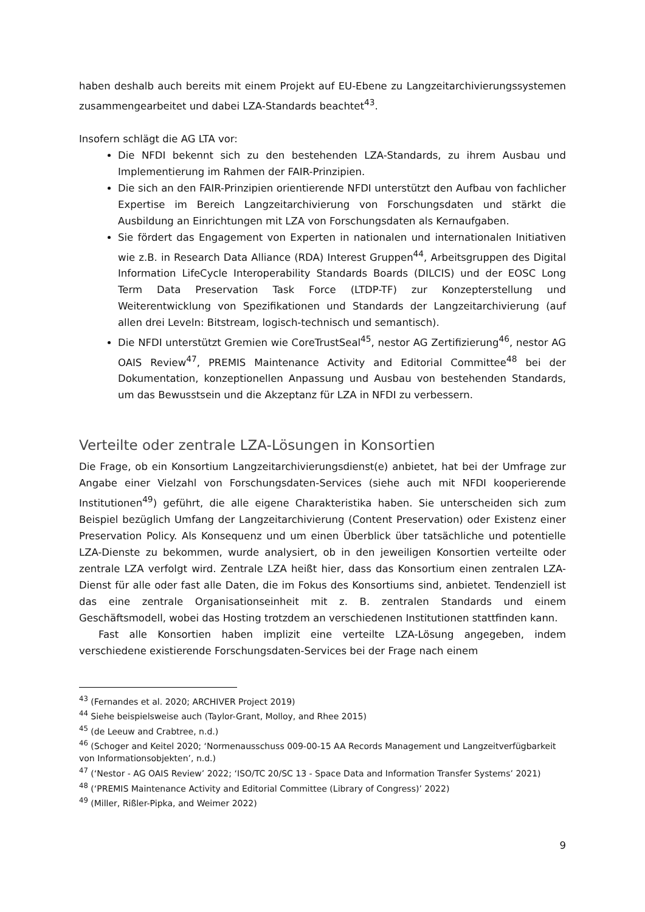haben deshalb auch bereits mit einem Projekt auf EU-Ebene zu Langzeitarchivierungssystemen zusammengearbeitet und dabei LZA-Standards beachtet<sup>43</sup>.
Insofern schlägt die AG LTA vor:
Die NFDI bekennt sich zu den bestehenden LZA-Standards, zu ihrem Ausbau und Implementierung im Rahmen der FAIR-Prinzipien.
Die sich an den FAIR-Prinzipien orientierende NFDI unterstützt den Aufbau von fachlicher Expertise im Bereich Langzeitarchivierung von Forschungsdaten und stärkt die Ausbildung an Einrichtungen mit LZA von Forschungsdaten als Kernaufgaben.
Sie fördert das Engagement von Experten in nationalen und internationalen Initiativen wie z.B. in Research Data Alliance (RDA) Interest Gruppen<sup>44</sup>, Arbeitsgruppen des Digital Information LifeCycle Interoperability Standards Boards (DILCIS) und der EOSC Long Term Data Preservation Task Force (LTDP-TF) zur Konzepterstellung und Weiterentwicklung von Spezifikationen und Standards der Langzeitarchivierung (auf allen drei Leveln: Bitstream, logisch-technisch und semantisch).
Die NFDI unterstützt Gremien wie CoreTrustSeal<sup>45</sup>, nestor AG Zertifizierung<sup>46</sup>, nestor AG OAIS Review<sup>47</sup>, PREMIS Maintenance Activity and Editorial Committee<sup>48</sup> bei der Dokumentation, konzeptionellen Anpassung und Ausbau von bestehenden Standards, um das Bewusstsein und die Akzeptanz für LZA in NFDI zu verbessern.
Verteilte oder zentrale LZA-Lösungen in Konsortien
Die Frage, ob ein Konsortium Langzeitarchivierungsdienst(e) anbietet, hat bei der Umfrage zur Angabe einer Vielzahl von Forschungsdaten-Services (siehe auch mit NFDI kooperierende Institutionen<sup>49</sup>) geführt, die alle eigene Charakteristika haben. Sie unterscheiden sich zum Beispiel bezüglich Umfang der Langzeitarchivierung (Content Preservation) oder Existenz einer Preservation Policy. Als Konsequenz und um einen Überblick über tatsächliche und potentielle LZA-Dienste zu bekommen, wurde analysiert, ob in den jeweiligen Konsortien verteilte oder zentrale LZA verfolgt wird. Zentrale LZA heißt hier, dass das Konsortium einen zentralen LZA-Dienst für alle oder fast alle Daten, die im Fokus des Konsortiums sind, anbietet. Tendenziell ist das eine zentrale Organisationseinheit mit z. B. zentralen Standards und einem Geschäftsmodell, wobei das Hosting trotzdem an verschiedenen Institutionen stattfinden kann.
Fast alle Konsortien haben implizit eine verteilte LZA-Lösung angegeben, indem verschiedene existierende Forschungsdaten-Services bei der Frage nach einem
<sup>43</sup> (Fernandes et al. 2020; ARCHIVER Project 2019)
<sup>44</sup> Siehe beispielsweise auch (Taylor-Grant, Molloy, and Rhee 2015)
<sup>45</sup> (de Leeuw and Crabtree, n.d.)
<sup>46</sup> (Schoger and Keitel 2020; ‘Normenausschuss 009-00-15 AA Records Management und Langzeitverfügbarkeit von Informationsobjekten’, n.d.)
<sup>47</sup> (‘Nestor - AG OAIS Review’ 2022; ‘ISO/TC 20/SC 13 - Space Data and Information Transfer Systems’ 2021)
<sup>48</sup> (‘PREMIS Maintenance Activity and Editorial Committee (Library of Congress)’ 2022)
<sup>49</sup> (Miller, Rißler-Pipka, and Weimer 2022)
9